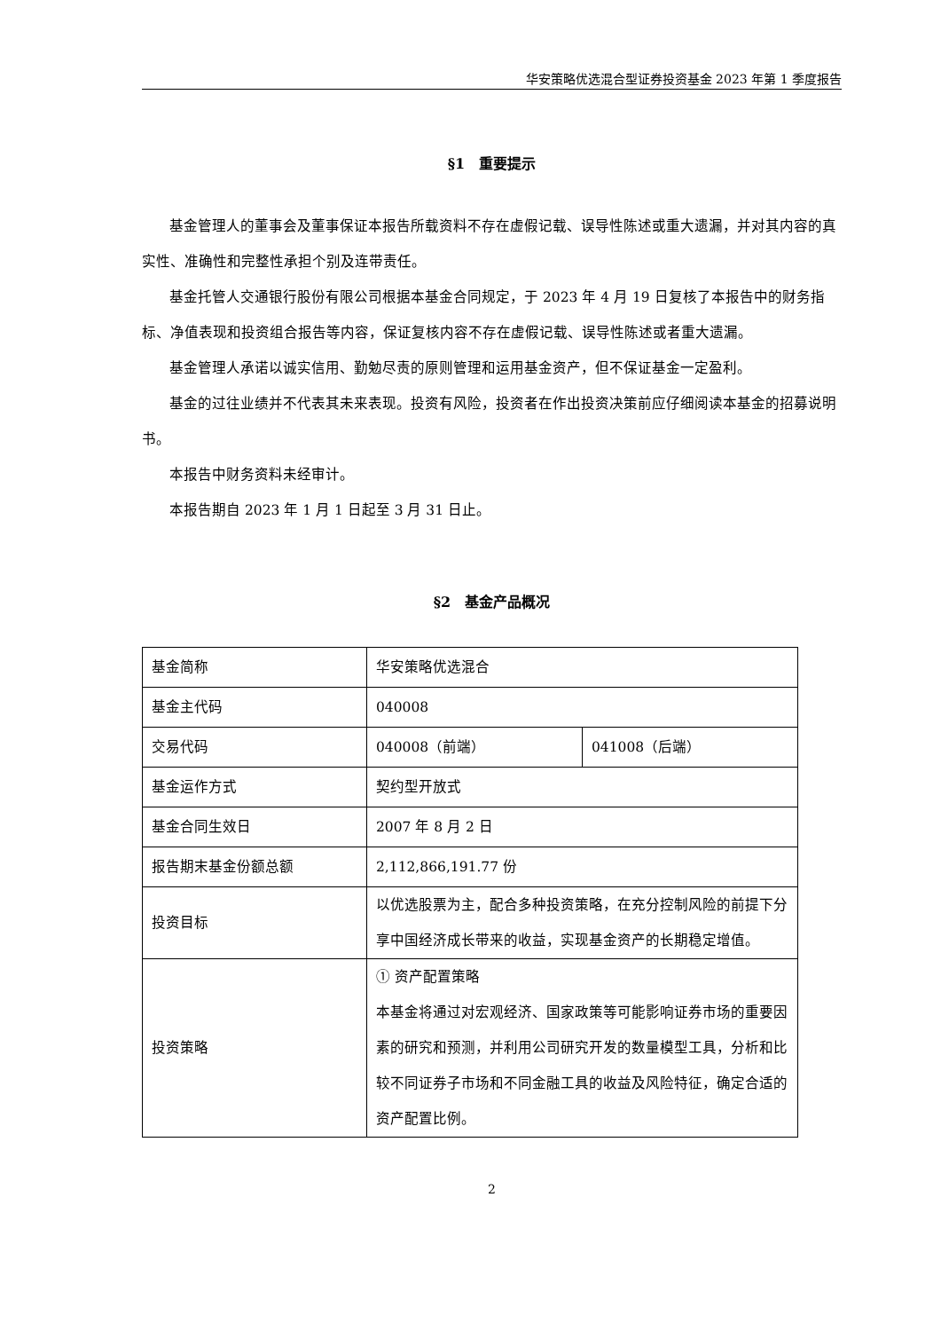华安策略优选混合型证券投资基金 2023 年第 1 季度报告
§1　重要提示
基金管理人的董事会及董事保证本报告所载资料不存在虚假记载、误导性陈述或重大遗漏，并对其内容的真实性、准确性和完整性承担个别及连带责任。
基金托管人交通银行股份有限公司根据本基金合同规定，于 2023 年 4 月 19 日复核了本报告中的财务指标、净值表现和投资组合报告等内容，保证复核内容不存在虚假记载、误导性陈述或者重大遗漏。
基金管理人承诺以诚实信用、勤勉尽责的原则管理和运用基金资产，但不保证基金一定盈利。
基金的过往业绩并不代表其未来表现。投资有风险，投资者在作出投资决策前应仔细阅读本基金的招募说明书。
本报告中财务资料未经审计。
本报告期自 2023 年 1 月 1 日起至 3 月 31 日止。
§2　基金产品概况
| 基金简称 | 华安策略优选混合 | |
| 基金主代码 | 040008 | |
| 交易代码 | 040008（前端） | 041008（后端） |
| 基金运作方式 | 契约型开放式 | |
| 基金合同生效日 | 2007 年 8 月 2 日 | |
| 报告期末基金份额总额 | 2,112,866,191.77 份 | |
| 投资目标 | 以优选股票为主，配合多种投资策略，在充分控制风险的前提下分享中国经济成长带来的收益，实现基金资产的长期稳定增值。 | |
| 投资策略 | ① 资产配置策略 本基金将通过对宏观经济、国家政策等可能影响证券市场的重要因素的研究和预测，并利用公司研究开发的数量模型工具，分析和比较不同证券子市场和不同金融工具的收益及风险特征，确定合适的资产配置比例。 | |
2